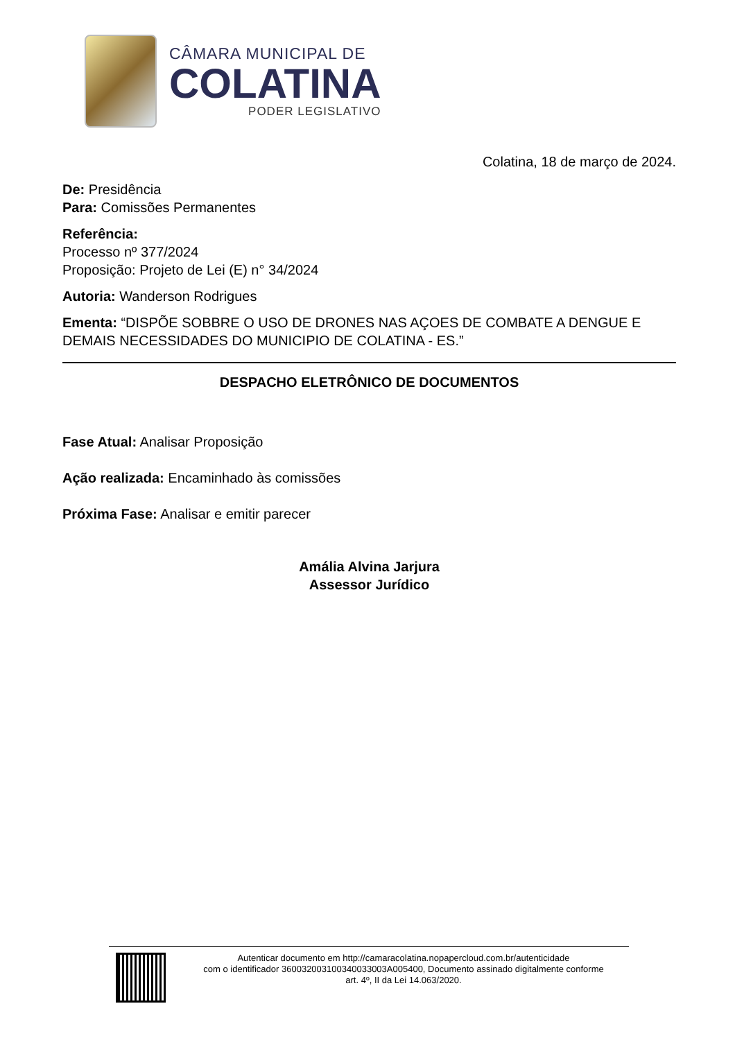CÂMARA MUNICIPAL DE
COLATINA
PODER LEGISLATIVO
Colatina, 18 de março de 2024.
De: Presidência
Para: Comissões Permanentes
Referência:
Processo nº 377/2024
Proposição: Projeto de Lei (E) n° 34/2024
Autoria: Wanderson Rodrigues
Ementa: “DISPÕE SOBBRE O USO DE DRONES NAS AÇOES DE COMBATE A DENGUE E DEMAIS NECESSIDADES DO MUNICIPIO DE COLATINA - ES.”
DESPACHO ELETRÔNICO DE DOCUMENTOS
Fase Atual: Analisar Proposição
Ação realizada: Encaminhado às comissões
Próxima Fase: Analisar e emitir parecer
Amália Alvina Jarjura
Assessor Jurídico
Autenticar documento em http://camaracolatina.nopapercloud.com.br/autenticidade
com o identificador 360032003100340033003A005400, Documento assinado digitalmente conforme
art. 4º, II da Lei 14.063/2020.